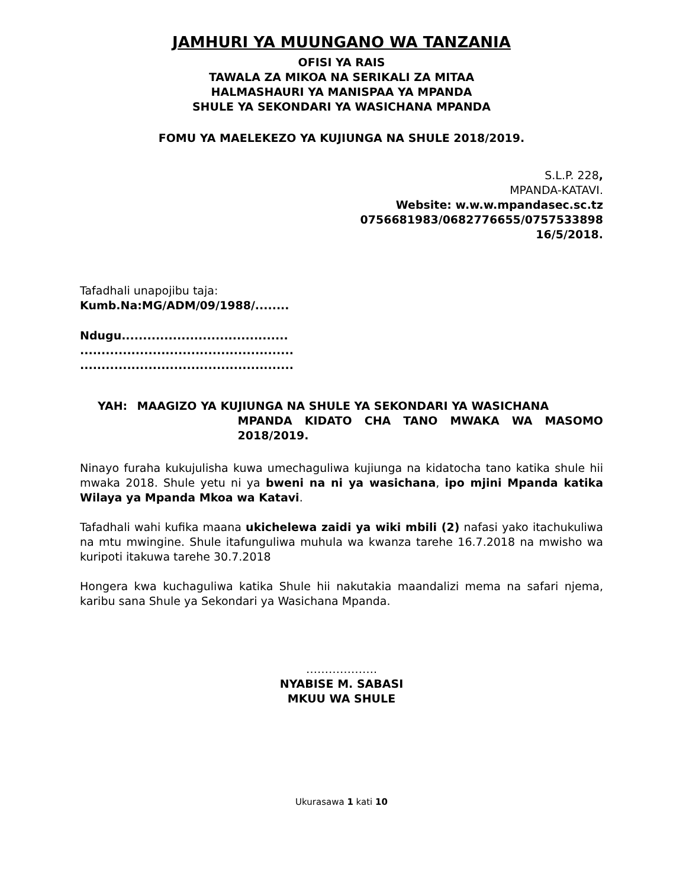JAMHURI YA MUUNGANO WA TANZANIA
OFISI YA RAIS
TAWALA ZA MIKOA NA SERIKALI ZA MITAA
HALMASHAURI YA MANISPAA YA MPANDA
SHULE YA SEKONDARI YA WASICHANA MPANDA
FOMU YA MAELEKEZO YA KUJIUNGA NA SHULE 2018/2019.
S.L.P. 228,
MPANDA-KATAVI.
Website: w.w.w.mpandasec.sc.tz
0756681983/0682776655/0757533898
16/5/2018.
Tafadhali unapojibu taja:
Kumb.Na:MG/ADM/09/1988/........
Ndugu.......................................
..................................................
..................................................
YAH: MAAGIZO YA KUJIUNGA NA SHULE YA SEKONDARI YA WASICHANA
MPANDA KIDATO CHA TANO MWAKA WA MASOMO 2018/2019.
Ninayo furaha kukujulisha kuwa umechaguliwa kujiunga na kidatocha tano katika shule hii mwaka 2018. Shule yetu ni ya bweni na ni ya wasichana, ipo mjini Mpanda katika Wilaya ya Mpanda Mkoa wa Katavi.
Tafadhali wahi kufika maana ukichelewa zaidi ya wiki mbili (2) nafasi yako itachukuliwa na mtu mwingine. Shule itafunguliwa muhula wa kwanza tarehe 16.7.2018 na mwisho wa kuripoti itakuwa tarehe 30.7.2018
Hongera kwa kuchaguliwa katika Shule hii nakutakia maandalizi mema na safari njema, karibu sana Shule ya Sekondari ya Wasichana Mpanda.
……………….
NYABISE M. SABASI
MKUU WA SHULE
Ukurasawa 1 kati 10